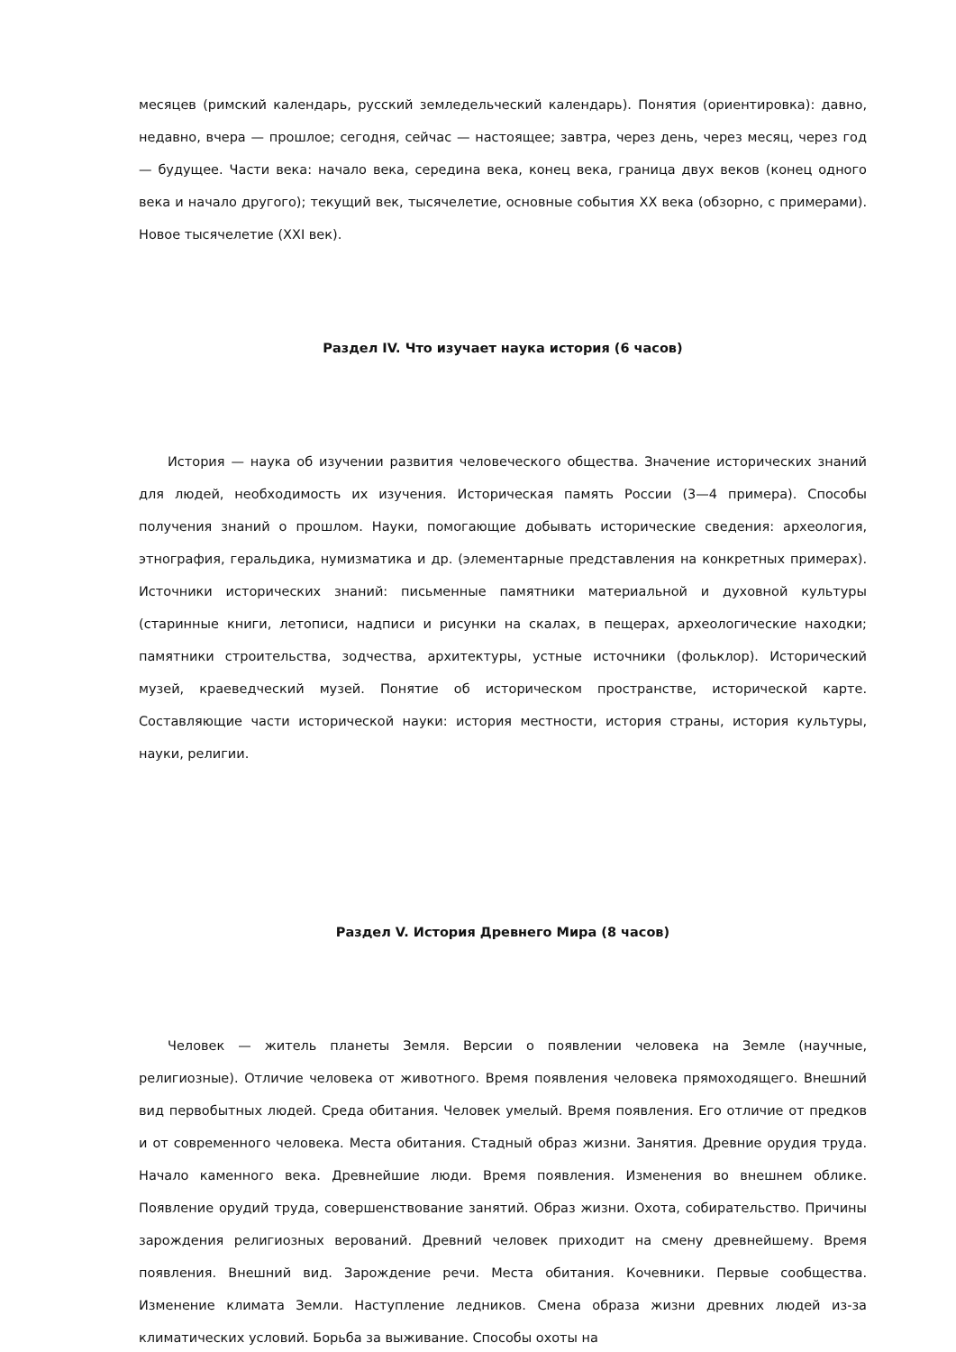месяцев (римский календарь, русский земледельческий календарь). Понятия (ориентировка): давно, недавно, вчера — прошлое; сегодня, сейчас — настоящее; завтра, через день, через месяц, через год — будущее. Части века: начало века, середина века, конец века, граница двух веков (конец одного века и начало другого); текущий век, тысячелетие, основные события XX века (обзорно, с примерами). Новое тысячелетие (XXI век).
Раздел IV. Что изучает наука история (6 часов)
История — наука об изучении развития человеческого общества. Значение исторических знаний для людей, необходимость их изучения. Историческая память России (3—4 примера). Способы получения знаний о прошлом. Науки, помогающие добывать исторические сведения: археология, этнография, геральдика, нумизматика и др. (элементарные представления на конкретных примерах). Источники исторических знаний: письменные памятники материальной и духовной культуры (старинные книги, летописи, надписи и рисунки на скалах, в пещерах, археологические находки; памятники строительства, зодчества, архитектуры, устные источники (фольклор). Исторический музей, краеведческий музей. Понятие об историческом пространстве, исторической карте. Составляющие части исторической науки: история местности, история страны, история культуры, науки, религии.
Раздел V. История Древнего Мира (8 часов)
Человек — житель планеты Земля. Версии о появлении человека на Земле (научные, религиозные). Отличие человека от животного. Время появления человека прямоходящего. Внешний вид первобытных людей. Среда обитания. Человек умелый. Время появления. Его отличие от предков и от современного человека. Места обитания. Стадный образ жизни. Занятия. Древние орудия труда. Начало каменного века. Древнейшие люди. Время появления. Изменения во внешнем облике. Появление орудий труда, совершенствование занятий. Образ жизни. Охота, собирательство. Причины зарождения религиозных верований. Древний человек приходит на смену древнейшему. Время появления. Внешний вид. Зарождение речи. Места обитания. Кочевники. Первые сообщества. Изменение климата Земли. Наступление ледников. Смена образа жизни древних людей из-за климатических условий. Борьба за выживание. Способы охоты на